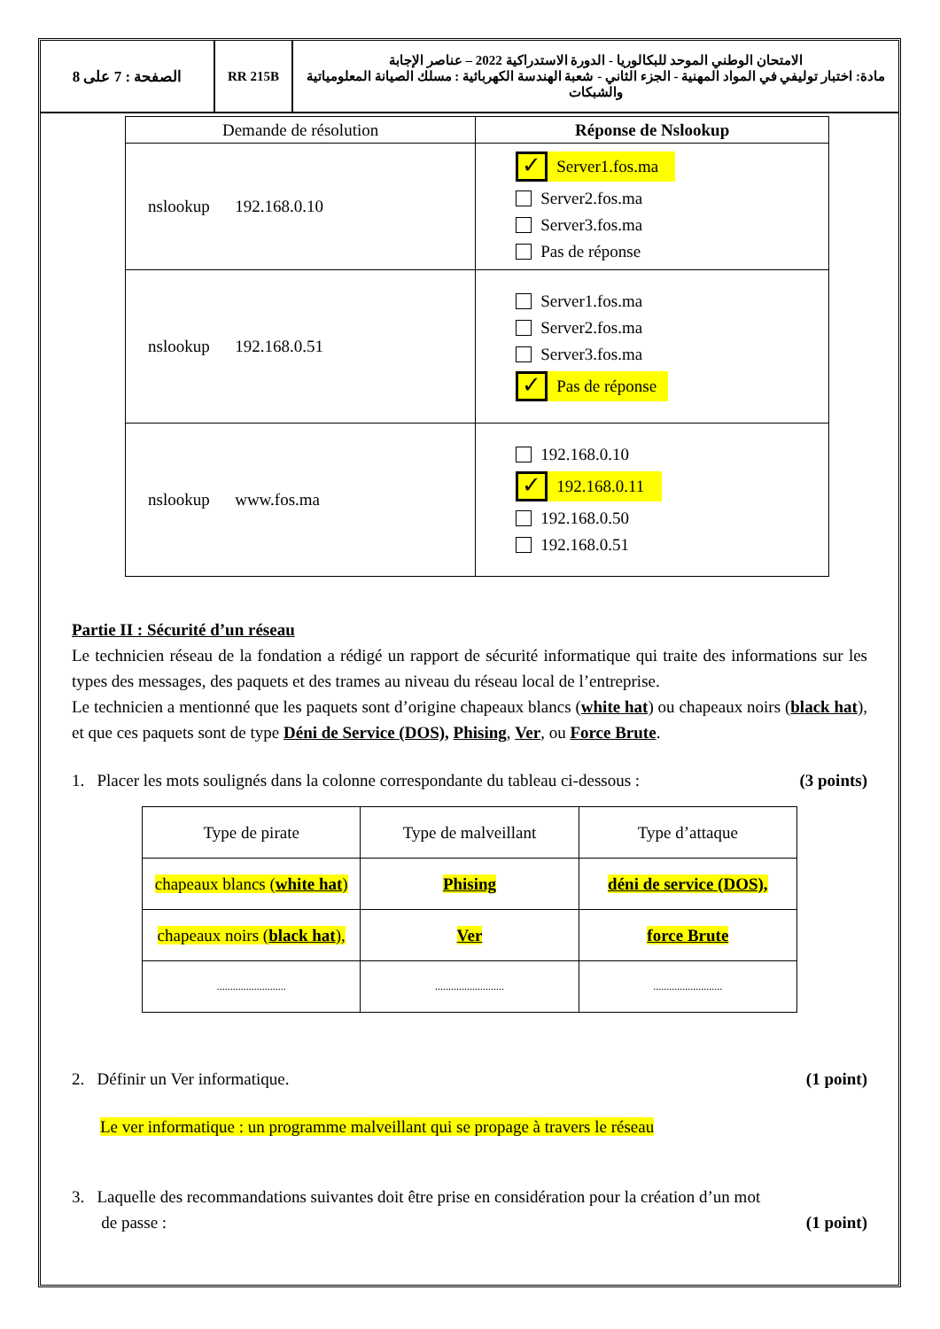الامتحان الوطني الموحد للبكالوريا - الدورة الاستدراكية 2022 – عناصر الإجابة
مادة: اختبار توليفي في المواد المهنية - الجزء الثاني - شعبة الهندسة الكهربائية : مسلك الصيانة المعلومياتية والشبكات
RR 215B الصفحة : 7 على 8
| Demande de résolution | Réponse de Nslookup |
| --- | --- |
| nslookup 192.168.0.10 | ✓ Server1.fos.ma Server2.fos.ma Server3.fos.ma Pas de réponse |
| nslookup 192.168.0.51 | Server1.fos.ma Server2.fos.ma Server3.fos.ma ✓ Pas de réponse |
| nslookup www.fos.ma | 192.168.0.10 ✓ 192.168.0.11 192.168.0.50 192.168.0.51 |
Partie II : Sécurité d’un réseau
Le technicien réseau de la fondation a rédigé un rapport de sécurité informatique qui traite des informations sur les types des messages, des paquets et des trames au niveau du réseau local de l’entreprise.
Le technicien a mentionné que les paquets sont d’origine chapeaux blancs (white hat) ou chapeaux noirs (black hat), et que ces paquets sont de type Déni de Service (DOS), Phising, Ver, ou Force Brute.
1. Placer les mots soulignés dans la colonne correspondante du tableau ci-dessous : (3 points)
| Type de pirate | Type de malveillant | Type d’attaque |
| chapeaux blancs ( white hat ) | Phising | déni de service (DOS), |
| chapeaux noirs ( black hat ), | Ver | force Brute |
| .......................... | .......................... | .......................... |
2. Définir un Ver informatique. (1 point)
Le ver informatique : un programme malveillant qui se propage à travers le réseau
3. Laquelle des recommandations suivantes doit être prise en considération pour la création d’un mot
de passe : (1 point)